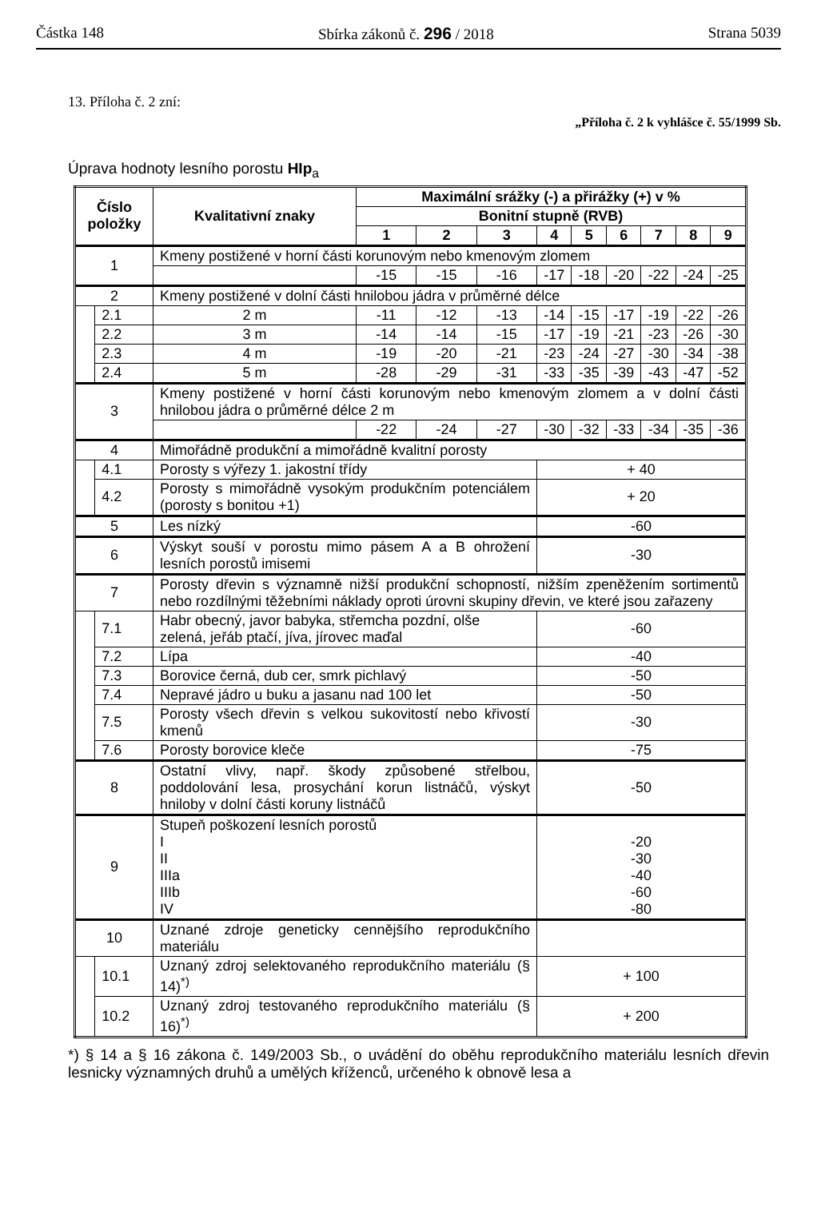Částka 148 Sbírka zákonů č. 296 / 2018 Strana 5039
13. Příloha č. 2 zní:
„Příloha č. 2 k vyhlášce č. 55/1999 Sb.
Úprava hodnoty lesního porostu HIp<sub>a</sub>
| Číslo položky | | Kvalitativní znaky | Maximální srážky (-) a přirážky (+) v % | | | | | | | | |
| --- | --- | --- | --- | --- | --- | --- | --- | --- | --- | --- | --- |
| | | | Bonitní stupně (RVB) | | | | | | | | |
| | | | 1 | 2 | 3 | 4 | 5 | 6 | 7 | 8 | 9 |
| 1 | | Kmeny postižené v horní části korunovým nebo kmenovým zlomem | | | | | | | | | |
| | | | -15 | -15 | -16 | -17 | -18 | -20 | -22 | -24 | -25 |
| 2 | | Kmeny postižené v dolní části hnilobou jádra v průměrné délce | | | | | | | | | |
| | 2.1 | 2 m | -11 | -12 | -13 | -14 | -15 | -17 | -19 | -22 | -26 |
| | 2.2 | 3 m | -14 | -14 | -15 | -17 | -19 | -21 | -23 | -26 | -30 |
| | 2.3 | 4 m | -19 | -20 | -21 | -23 | -24 | -27 | -30 | -34 | -38 |
| | 2.4 | 5 m | -28 | -29 | -31 | -33 | -35 | -39 | -43 | -47 | -52 |
| 3 | | Kmeny postižené v horní části korunovým nebo kmenovým zlomem a v dolní části hnilobou jádra o průměrné délce 2 m | | | | | | | | | |
| | | | -22 | -24 | -27 | -30 | -32 | -33 | -34 | -35 | -36 |
| 4 | | Mimořádně produkční a mimořádně kvalitní porosty | | | | | | | | | |
| | 4.1 | Porosty s výřezy 1. jakostní třídy | | | | + 40 | | | | | |
| | 4.2 | Porosty s mimořádně vysokým produkčním potenciálem (porosty s bonitou +1) | | | | + 20 | | | | | |
| 5 | | Les nízký | | | | -60 | | | | | |
| 6 | | Výskyt souší v porostu mimo pásem A a B ohrožení lesních porostů imisemi | | | | -30 | | | | | |
| 7 | | Porosty dřevin s významně nižší produkční schopností, nižším zpeněžením sortimentů nebo rozdílnými těžebními náklady oproti úrovni skupiny dřevin, ve které jsou zařazeny | | | | | | | | | |
| | 7.1 | Habr obecný, javor babyka, střemcha pozdní, olše zelená, jeřáb ptačí, jíva, jírovec maďal | | | | -60 | | | | | |
| | 7.2 | Lípa | | | | -40 | | | | | |
| | 7.3 | Borovice černá, dub cer, smrk pichlavý | | | | -50 | | | | | |
| | 7.4 | Nepravé jádro u buku a jasanu nad 100 let | | | | -50 | | | | | |
| | 7.5 | Porosty všech dřevin s velkou sukovitostí nebo křivostí kmenů | | | | -30 | | | | | |
| | 7.6 | Porosty borovice kleče | | | | -75 | | | | | |
| 8 | | Ostatní vlivy, např. škody způsobené střelbou, poddolování lesa, prosychání korun listnáčů, výskyt hniloby v dolní části koruny listnáčů | | | | -50 | | | | | |
| 9 | | Stupeň poškození lesních porostů I II IIIa IIIb IV | | | | -20 -30 -40 -60 -80 | | | | | |
| 10 | | Uznané zdroje geneticky cennějšího reprodukčního materiálu | | | | | | | | | |
| | 10.1 | Uznaný zdroj selektovaného reprodukčního materiálu (§ 14)<sup>*)</sup> | | | | + 100 | | | | | |
| | 10.2 | Uznaný zdroj testovaného reprodukčního materiálu (§ 16)<sup>*)</sup> | | | | + 200 | | | | | |
*) § 14 a § 16 zákona č. 149/2003 Sb., o uvádění do oběhu reprodukčního materiálu lesních dřevin lesnicky významných druhů a umělých kříženců, určeného k obnově lesa a